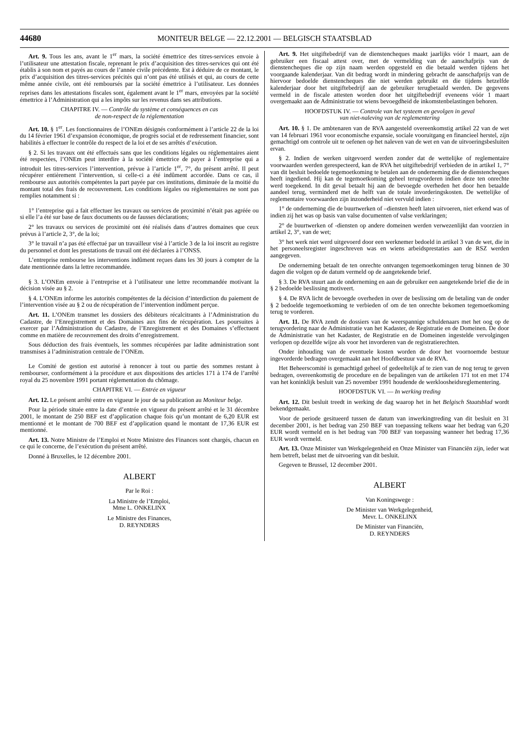44680 MONITEUR BELGE — 22.12.2001 — BELGISCH STAATSBLAD
Art. 9. Tous les ans, avant le 1<sup>er</sup> mars, la société émettrice des titres-services envoie à l’utilisateur une attestation fiscale, reprenant le prix d’acquisition des titres-services qui ont été établis à son nom et payés au cours de l’année civile précédente. Est à déduire de ce montant, le prix d’acquisition des titres-services précités qui n’ont pas été utilisés et qui, au cours de cette même année civile, ont été remboursés par la société émettrice à l’utilisateur. Les données reprises dans les attestations fiscales sont, également avant le 1<sup>er</sup> mars, envoyées par la société émettrice à l’Administration qui a les impôts sur les revenus dans ses attributions.
CHAPITRE IV. — Contrôle du système et conséquences en cas
de non-respect de la réglementation
Art. 10. § 1<sup>er</sup>. Les fonctionnaires de l’ONEm désignés conformément à l’article 22 de la loi du 14 février 1961 d’expansion économique, de progrès social et de redressement financier, sont habilités à effectuer le contrôle du respect de la loi et de ses arrêtés d’exécution.
§ 2. Si les travaux ont été effectués sans que les conditions légales ou réglementaires aient été respectées, l’ONEm peut interdire à la société émettrice de payer à l’entreprise qui a introduit les titres-services l’intervention, prévue à l’article 1<sup>er</sup>, 7°, du présent arrêté. Il peut récupérer entièrement l’intervention, si celle-ci a été indûment accordée. Dans ce cas, il rembourse aux autorités compétentes la part payée par ces institutions, diminuée de la moitié du montant total des frais de recouvrement. Les conditions légales ou réglementaires ne sont pas remplies notamment si :
1° l’entreprise qui a fait effectuer les travaux ou services de proximité n’était pas agréée ou si elle l’a été sur base de faux documents ou de fausses déclarations;
2° les travaux ou services de proximité ont été réalisés dans d’autres domaines que ceux prévus à l’article 2, 3°, de la loi;
3° le travail n’a pas été effectué par un travailleur visé à l’article 3 de la loi inscrit au registre du personnel et dont les prestations de travail ont été déclarées à l’ONSS.
L’entreprise rembourse les interventions indûment reçues dans les 30 jours à compter de la date mentionnée dans la lettre recommandée.
§ 3. L’ONEm envoie à l’entreprise et à l’utilisateur une lettre recommandée motivant la décision visée au § 2.
§ 4. L’ONEm informe les autorités compétentes de la décision d’interdiction du paiement de l’intervention visée au § 2 ou de récupération de l’intervention indûment perçue.
Art. 11. L’ONEm transmet les dossiers des débiteurs récalcitrants à l’Administration du Cadastre, de l’Enregistrement et des Domaines aux fins de récupération. Les poursuites à exercer par l’Administration du Cadastre, de l’Enregistrement et des Domaines s’effectuent comme en matière de recouvrement des droits d’enregistrement.
Sous déduction des frais éventuels, les sommes récupérées par ladite administration sont transmises à l’administration centrale de l’ONEm.
Le Comité de gestion est autorisé à renoncer à tout ou partie des sommes restant à rembourser, conformément à la procédure et aux dispositions des articles 171 à 174 de l’arrêté royal du 25 novembre 1991 portant réglementation du chômage.
CHAPITRE VI. — Entrée en vigueur
Art. 12. Le présent arrêté entre en vigueur le jour de sa publication au Moniteur belge.
Pour la période située entre la date d’entrée en vigueur du présent arrêté et le 31 décembre 2001, le montant de 250 BEF est d’application chaque fois qu’un montant de 6,20 EUR est mentionné et le montant de 700 BEF est d’application quand le montant de 17,36 EUR est mentionné.
Art. 13. Notre Ministre de l’Emploi et Notre Ministre des Finances sont chargés, chacun en ce qui le concerne, de l’exécution du présent arrêté.
Donné à Bruxelles, le 12 décembre 2001.
ALBERT
Par le Roi :
La Ministre de l’Emploi,
Mme L. ONKELINX
Le Ministre des Finances,
D. REYNDERS
Art. 9. Het uitgiftebedrijf van de dienstencheques maakt jaarlijks vóór 1 maart, aan de gebruiker een fiscaal attest over, met de vermelding van de aanschafprijs van de dienstencheques die op zijn naam werden opgesteld en die betaald werden tijdens het voorgaande kalenderjaar. Van dit bedrag wordt in mindering gebracht de aanschafprijs van de hiervoor bedoelde dienstencheques die niet werden gebruikt en die tijdens hetzelfde kalenderjaar door het uitgiftebedrijf aan de gebruiker terugbetaald werden. De gegevens vermeld in de fiscale attesten worden door het uitgiftebedrijf eveneens vóór 1 maart overgemaakt aan de Administratie tot wiens bevoegdheid de inkomstenbelastingen behoren.
HOOFDSTUK IV. — Controle van het systeem en gevolgen in geval
van niet-naleving van de reglementering
Art. 10. § 1. De ambtenaren van de RVA aangesteld overeenkomstig artikel 22 van de wet van 14 februari 1961 voor economische expansie, sociale vooruitgang en financieel herstel, zijn gemachtigd om controle uit te oefenen op het naleven van de wet en van de uitvoeringsbesluiten ervan.
§ 2. Indien de werken uitgevoerd werden zonder dat de wettelijke of reglementaire voorwaarden werden gerespecteerd, kan de RVA het uitgiftebedrijf verbieden de in artikel 1, 7° van dit besluit bedoelde tegemoetkoming te betalen aan de onderneming die de dienstencheques heeft ingediend. Hij kan de tegemoetkoming geheel terugvorderen indien deze ten onrechte werd toegekend. In dit geval betaalt hij aan de bevoegde overheden het door hen betaalde aandeel terug, verminderd met de helft van de totale invorderingskosten. De wettelijke of reglementaire voorwaarden zijn inzonderheid niet vervuld indien :
1° de onderneming die de buurtwerken of –diensten heeft laten uitvoeren, niet erkend was of indien zij het was op basis van valse documenten of valse verklaringen;
2° de buurtwerken of -diensten op andere domeinen werden verwezenlijkt dan voorzien in artikel 2, 3°, van de wet;
3° het werk niet werd uitgevoerd door een werknemer bedoeld in artikel 3 van de wet, die in het personeelsregister ingeschreven was en wiens arbeidsprestaties aan de RSZ werden aangegeven.
De onderneming betaalt de ten onrechte ontvangen tegemoetkomingen terug binnen de 30 dagen die volgen op de datum vermeld op de aangetekende brief.
§ 3. De RVA stuurt aan de onderneming en aan de gebruiker een aangetekende brief die de in § 2 bedoelde beslissing motiveert.
§ 4. De RVA licht de bevoegde overheden in over de beslissing om de betaling van de onder § 2 bedoelde tegemoetkoming te verbieden of om de ten onrechte bekomen tegemoetkoming terug te vorderen.
Art. 11. De RVA zendt de dossiers van de weerspannige schuldenaars met het oog op de terugvordering naar de Administratie van het Kadaster, de Registratie en de Domeinen. De door de Administratie van het Kadaster, de Registratie en de Domeinen ingestelde vervolgingen verlopen op dezelfde wijze als voor het invorderen van de registratierechten.
Onder inhouding van de eventuele kosten worden de door het voornoemde bestuur ingevorderde bedragen overgemaakt aan het Hoofdbestuur van de RVA.
Het Beheerscomité is gemachtigd geheel of gedeeltelijk af te zien van de nog terug te geven bedragen, overeenkomstig de procedure en de bepalingen van de artikelen 171 tot en met 174 van het koninklijk besluit van 25 november 1991 houdende de werkloosheidsreglementering.
HOOFDSTUK VI. — In werking treding
Art. 12. Dit besluit treedt in werking de dag waarop het in het Belgisch Staatsblad wordt bekendgemaakt.
Voor de periode gesitueerd tussen de datum van inwerkingtreding van dit besluit en 31 december 2001, is het bedrag van 250 BEF van toepassing telkens waar het bedrag van 6,20 EUR wordt vermeld en is het bedrag van 700 BEF van toepassing wanneer het bedrag 17,36 EUR wordt vermeld.
Art. 13. Onze Minister van Werkgelegenheid en Onze Minister van Financiën zijn, ieder wat hem betreft, belast met de uitvoering van dit besluit.
Gegeven te Brussel, 12 december 2001.
ALBERT
Van Koningswege :
De Minister van Werkgelegenheid,
Mevr. L. ONKELINX
De Minister van Financiën,
D. REYNDERS